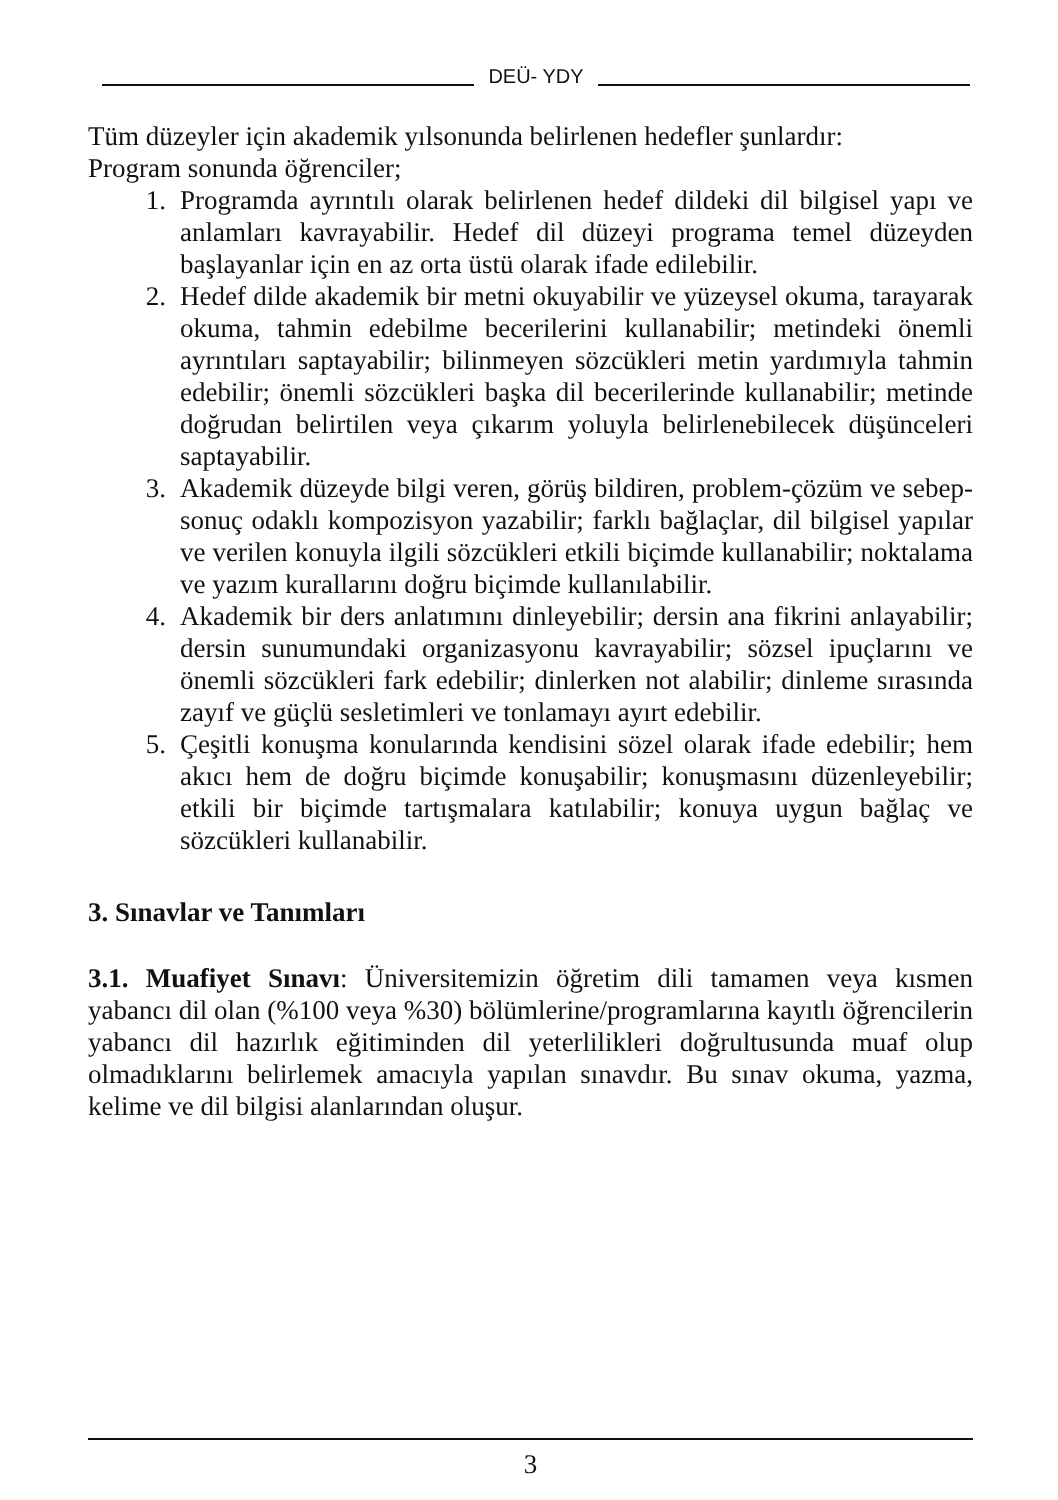DEÜ- YDY
Tüm düzeyler için akademik yılsonunda belirlenen hedefler şunlardır:
Program sonunda öğrenciler;
1. Programda ayrıntılı olarak belirlenen hedef dildeki dil bilgisel yapı ve anlamları kavrayabilir. Hedef dil düzeyi programa temel düzeyden başlayanlar için en az orta üstü olarak ifade edilebilir.
2. Hedef dilde akademik bir metni okuyabilir ve yüzeysel okuma, tarayarak okuma, tahmin edebilme becerilerini kullanabilir; metindeki önemli ayrıntıları saptayabilir; bilinmeyen sözcükleri metin yardımıyla tahmin edebilir; önemli sözcükleri başka dil becerilerinde kullanabilir; metinde doğrudan belirtilen veya çıkarım yoluyla belirlenebilecek düşünceleri saptayabilir.
3. Akademik düzeyde bilgi veren, görüş bildiren, problem-çözüm ve sebep-sonuç odaklı kompozisyon yazabilir; farklı bağlaçlar, dil bilgisel yapılar ve verilen konuyla ilgili sözcükleri etkili biçimde kullanabilir; noktalama ve yazım kurallarını doğru biçimde kullanılabilir.
4. Akademik bir ders anlatımını dinleyebilir; dersin ana fikrini anlayabilir; dersin sunumundaki organizasyonu kavrayabilir; sözsel ipuçlarını ve önemli sözcükleri fark edebilir; dinlerken not alabilir; dinleme sırasında zayıf ve güçlü sesletimleri ve tonlamayı ayırt edebilir.
5. Çeşitli konuşma konularında kendisini sözel olarak ifade edebilir; hem akıcı hem de doğru biçimde konuşabilir; konuşmasını düzenleyebilir; etkili bir biçimde tartışmalara katılabilir; konuya uygun bağlaç ve sözcükleri kullanabilir.
3. Sınavlar ve Tanımları
3.1. Muafiyet Sınavı: Üniversitemizin öğretim dili tamamen veya kısmen yabancı dil olan (%100 veya %30) bölümlerine/programlarına kayıtlı öğrencilerin yabancı dil hazırlık eğitiminden dil yeterlilikleri doğrultusunda muaf olup olmadıklarını belirlemek amacıyla yapılan sınavdır. Bu sınav okuma, yazma, kelime ve dil bilgisi alanlarından oluşur.
3